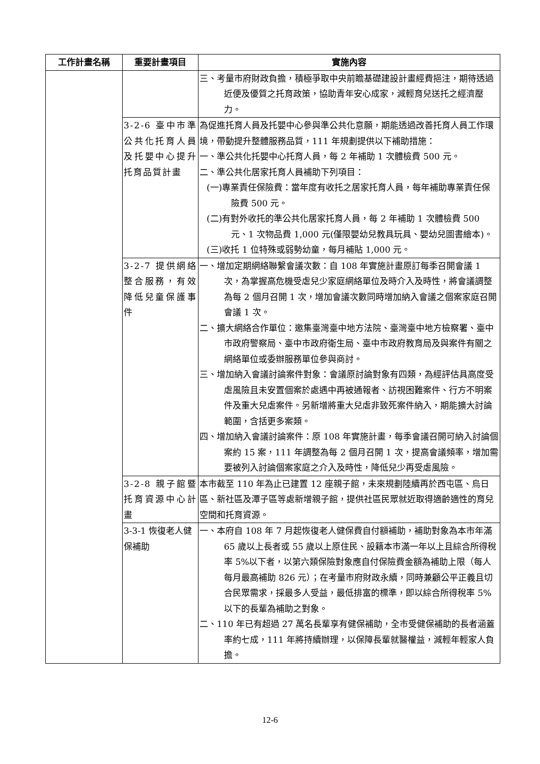| 工作計畫名稱 | 重要計畫項目 | 實施內容 |
| --- | --- | --- |
| | | 三、考量市府財政負擔，積極爭取中央前瞻基礎建設計畫經費挹注，期待透過近便及優質之托育政策，協助青年安心成家，減輕育兒送托之經濟壓力。 |
| | 3-2-6 臺中市準公共化托育人員及托嬰中心提升托育品質計畫 | 為促進托育人員及托嬰中心參與準公共化意願，期能透過改善托育人員工作環境，帶動提升整體服務品質，111 年規劃提供以下補助措施： 一、準公共化托嬰中心托育人員，每 2 年補助 1 次體檢費 500 元。 二、準公共化居家托育人員補助下列項目： (一)專業責任保險費：當年度有收托之居家托育人員，每年補助專業責任保險費 500 元。 (二)有對外收托的準公共化居家托育人員，每 2 年補助 1 次體檢費 500 元、1 次物品費 1,000 元(僅限嬰幼兒教具玩具、嬰幼兒圖書繪本)。 (三)收托 1 位特殊或弱勢幼童，每月補貼 1,000 元。 |
| | 3-2-7 提供網絡整合服務，有效降低兒童保護事件 | 一、增加定期網絡聯繫會議次數：自 108 年實施計畫原訂每季召開會議 1 次，為掌握高危機受虐兒少家庭網絡單位及時介入及時性，將會議調整為每 2 個月召開 1 次，增加會議次數同時增加納入會議之個案家庭召開會議 1 次。 二、擴大網絡合作單位：邀集臺灣臺中地方法院、臺灣臺中地方檢察署、臺中市政府警察局、臺中市政府衛生局、臺中市政府教育局及與案件有關之網絡單位或委辦服務單位參與商討。 三、增加納入會議討論案件對象：會議原討論對象有四類，為經評估具高度受虐風險且未安置個案於處遇中再被通報者、訪視困難案件、行方不明案件及重大兒虐案件。另新增將重大兒虐非致死案件納入，期能擴大討論範圍，含括更多案類。 四、增加納入會議討論案件：原 108 年實施計畫，每季會議召開可納入討論個案約 15 案，111 年調整為每 2 個月召開 1 次，提高會議頻率，增加需要被列入討論個案家庭之介入及時性，降低兒少再受虐風險。 |
| | 3-2-8 親子館暨托育資源中心計畫 | 本市截至 110 年為止已建置 12 座親子館，未來規劃陸續再於西屯區、烏日區、新社區及潭子區等處新增親子館，提供社區民眾就近取得適齡適性的育兒空間和托育資源。 |
| | 3-3-1 恢復老人健保補助 | 一、本府自 108 年 7 月起恢復老人健保費自付額補助，補助對象為本市年滿 65 歲以上長者或 55 歲以上原住民、設籍本市滿一年以上且綜合所得稅率 5%以下者，以第六類保險對象應自付保險費金額為補助上限（每人每月最高補助 826 元）；在考量市府財政永續，同時兼顧公平正義且切合民眾需求，採最多人受益，最低排富的標準，即以綜合所得稅率 5%以下的長輩為補助之對象。 二、110 年已有超過 27 萬名長輩享有健保補助，全市受健保補助的長者涵蓋率約七成，111 年將持續辦理，以保障長輩就醫權益，減輕年輕家人負擔。 |
12-6